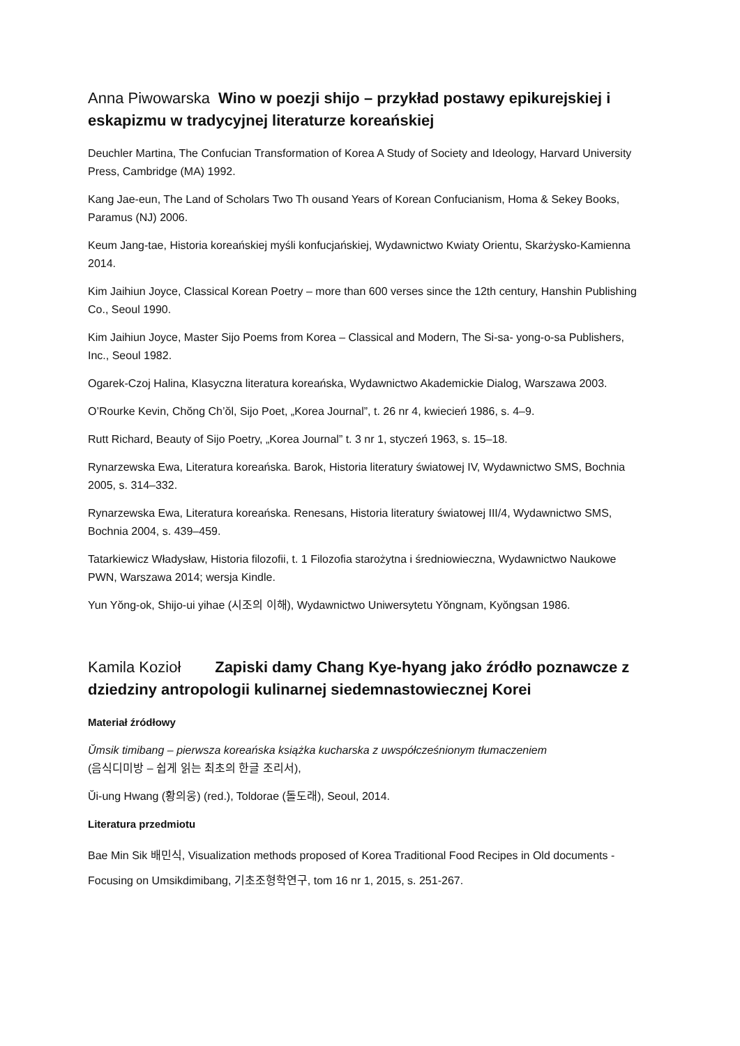Anna Piwowarska Wino w poezji shijo – przykład postawy epikurejskiej i eskapizmu w tradycyjnej literaturze koreańskiej
Deuchler Martina, The Confucian Transformation of Korea A Study of Society and Ideology, Harvard University Press, Cambridge (MA) 1992.
Kang Jae-eun, The Land of Scholars Two Th ousand Years of Korean Confucianism, Homa & Sekey Books, Paramus (NJ) 2006.
Keum Jang-tae, Historia koreańskiej myśli konfucjańskiej, Wydawnictwo Kwiaty Orientu, Skarżysko-Kamienna 2014.
Kim Jaihiun Joyce, Classical Korean Poetry – more than 600 verses since the 12th century, Hanshin Publishing Co., Seoul 1990.
Kim Jaihiun Joyce, Master Sijo Poems from Korea – Classical and Modern, The Si-sa- yong-o-sa Publishers, Inc., Seoul 1982.
Ogarek-Czoj Halina, Klasyczna literatura koreańska, Wydawnictwo Akademickie Dialog, Warszawa 2003.
O’Rourke Kevin, Chŏng Ch’ŏl, Sijo Poet, „Korea Journal”, t. 26 nr 4, kwiecień 1986, s. 4–9.
Rutt Richard, Beauty of Sijo Poetry, „Korea Journal” t. 3 nr 1, styczeń 1963, s. 15–18.
Rynarzewska Ewa, Literatura koreańska. Barok, Historia literatury światowej IV, Wydawnictwo SMS, Bochnia 2005, s. 314–332.
Rynarzewska Ewa, Literatura koreańska. Renesans, Historia literatury światowej III/4, Wydawnictwo SMS, Bochnia 2004, s. 439–459.
Tatarkiewicz Władysław, Historia filozofii, t. 1 Filozofia starożytna i średniowieczna, Wydawnictwo Naukowe PWN, Warszawa 2014; wersja Kindle.
Yun Yŏng-ok, Shijo-ui yihae (시조의 이해), Wydawnictwo Uniwersytetu Yŏngnam, Kyŏngsan 1986.
Kamila Kozioł Zapiski damy Chang Kye-hyang jako źródło poznawcze z dziedziny antropologii kulinarnej siedemnastowiecznej Korei
Materiał źródłowy
Ŭmsik timibang – pierwsza koreańska książka kucharska z uwspółcześnionym tłumaczeniem
(음식디미방 – 쉽게 읽는 최초의 한글 조리서),
Ŭi-ung Hwang (황의웅) (red.), Toldorae (돌도래), Seoul, 2014.
Literatura przedmiotu
Bae Min Sik 배민식, Visualization methods proposed of Korea Traditional Food Recipes in Old documents - Focusing on Umsikdimibang, 기초조형학연구, tom 16 nr 1, 2015, s. 251-267.